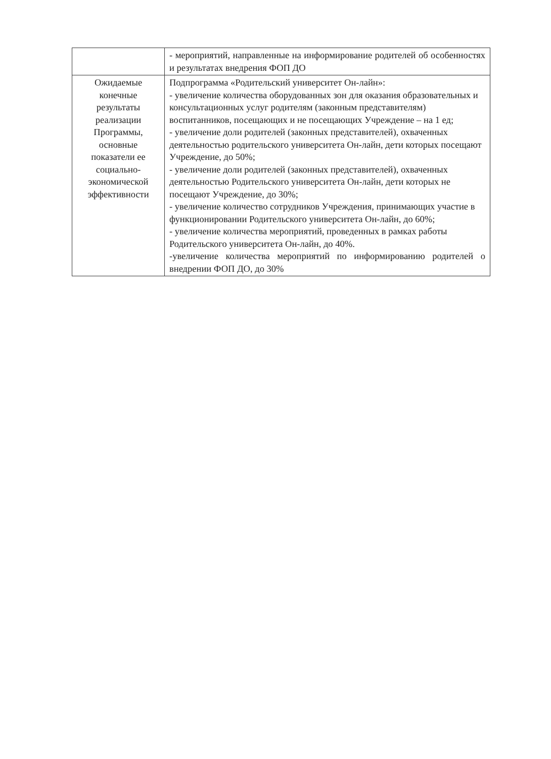| | - мероприятий, направленные на информирование родителей об особенностях и результатах внедрения ФОП ДО |
| Ожидаемые конечные результаты реализации Программы, основные показатели ее социально-экономической эффективности | Подпрограмма «Родительский университет Он-лайн»: - увеличение количества оборудованных зон для оказания образовательных и консультационных услуг родителям (законным представителям) воспитанников, посещающих и не посещающих Учреждение – на 1 ед; - увеличение доли родителей (законных представителей), охваченных деятельностью родительского университета Он-лайн, дети которых посещают Учреждение, до 50%; - увеличение доли родителей (законных представителей), охваченных деятельностью Родительского университета Он-лайн, дети которых не посещают Учреждение, до 30%; - увеличение количество сотрудников Учреждения, принимающих участие в функционировании Родительского университета Он-лайн, до 60%; - увеличение количества мероприятий, проведенных в рамках работы Родительского университета Он-лайн, до 40%. -увеличение количества мероприятий по информированию родителей о внедрении ФОП ДО, до 30% |